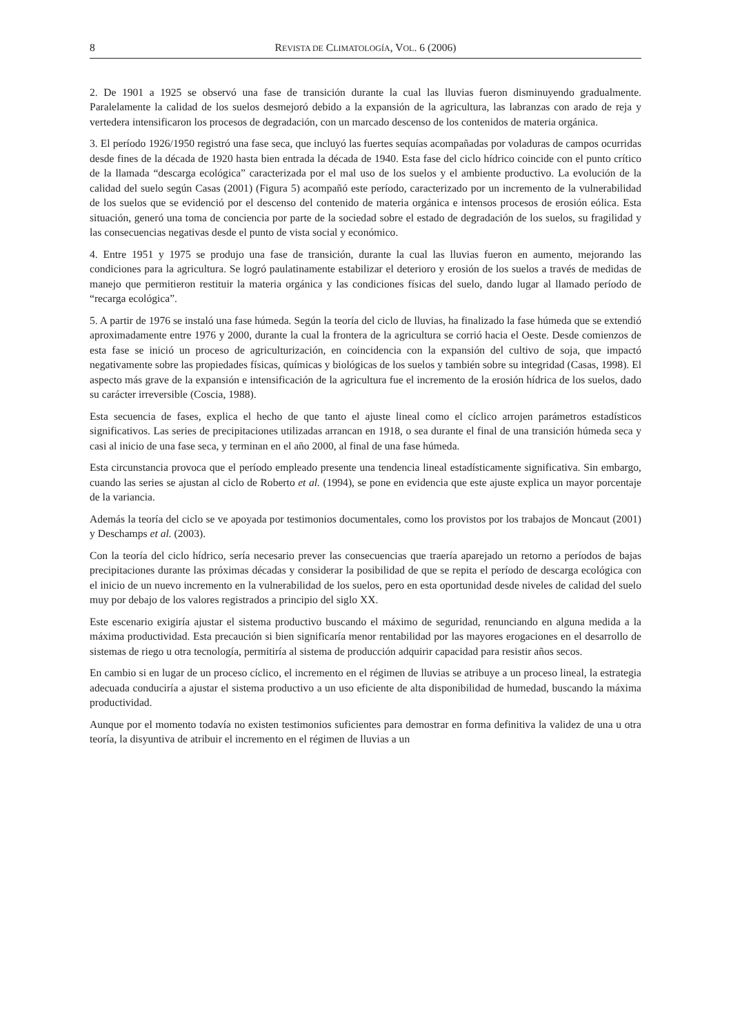8 REVISTA DE CLIMATOLOGÍA, VOL. 6 (2006)
2. De 1901 a 1925 se observó una fase de transición durante la cual las lluvias fueron disminuyendo gradualmente. Paralelamente la calidad de los suelos desmejoró debido a la expansión de la agricultura, las labranzas con arado de reja y vertedera intensificaron los procesos de degradación, con un marcado descenso de los contenidos de materia orgánica.
3. El período 1926/1950 registró una fase seca, que incluyó las fuertes sequías acompañadas por voladuras de campos ocurridas desde fines de la década de 1920 hasta bien entrada la década de 1940. Esta fase del ciclo hídrico coincide con el punto crítico de la llamada “descarga ecológica” caracterizada por el mal uso de los suelos y el ambiente productivo. La evolución de la calidad del suelo según Casas (2001) (Figura 5) acompañó este período, caracterizado por un incremento de la vulnerabilidad de los suelos que se evidenció por el descenso del contenido de materia orgánica e intensos procesos de erosión eólica. Esta situación, generó una toma de conciencia por parte de la sociedad sobre el estado de degradación de los suelos, su fragilidad y las consecuencias negativas desde el punto de vista social y económico.
4. Entre 1951 y 1975 se produjo una fase de transición, durante la cual las lluvias fueron en aumento, mejorando las condiciones para la agricultura. Se logró paulatinamente estabilizar el deterioro y erosión de los suelos a través de medidas de manejo que permitieron restituir la materia orgánica y las condiciones físicas del suelo, dando lugar al llamado período de “recarga ecológica”.
5. A partir de 1976 se instaló una fase húmeda. Según la teoría del ciclo de lluvias, ha finalizado la fase húmeda que se extendió aproximadamente entre 1976 y 2000, durante la cual la frontera de la agricultura se corrió hacia el Oeste. Desde comienzos de esta fase se inició un proceso de agriculturización, en coincidencia con la expansión del cultivo de soja, que impactó negativamente sobre las propiedades físicas, químicas y biológicas de los suelos y también sobre su integridad (Casas, 1998). El aspecto más grave de la expansión e intensificación de la agricultura fue el incremento de la erosión hídrica de los suelos, dado su carácter irreversible (Coscia, 1988).
Esta secuencia de fases, explica el hecho de que tanto el ajuste lineal como el cíclico arrojen parámetros estadísticos significativos. Las series de precipitaciones utilizadas arrancan en 1918, o sea durante el final de una transición húmeda seca y casi al inicio de una fase seca, y terminan en el año 2000, al final de una fase húmeda.
Esta circunstancia provoca que el período empleado presente una tendencia lineal estadísticamente significativa. Sin embargo, cuando las series se ajustan al ciclo de Roberto et al. (1994), se pone en evidencia que este ajuste explica un mayor porcentaje de la variancia.
Además la teoría del ciclo se ve apoyada por testimonios documentales, como los provistos por los trabajos de Moncaut (2001) y Deschamps et al. (2003).
Con la teoría del ciclo hídrico, sería necesario prever las consecuencias que traería aparejado un retorno a períodos de bajas precipitaciones durante las próximas décadas y considerar la posibilidad de que se repita el período de descarga ecológica con el inicio de un nuevo incremento en la vulnerabilidad de los suelos, pero en esta oportunidad desde niveles de calidad del suelo muy por debajo de los valores registrados a principio del siglo XX.
Este escenario exigiría ajustar el sistema productivo buscando el máximo de seguridad, renunciando en alguna medida a la máxima productividad. Esta precaución si bien significaría menor rentabilidad por las mayores erogaciones en el desarrollo de sistemas de riego u otra tecnología, permitiría al sistema de producción adquirir capacidad para resistir años secos.
En cambio si en lugar de un proceso cíclico, el incremento en el régimen de lluvias se atribuye a un proceso lineal, la estrategia adecuada conduciría a ajustar el sistema productivo a un uso eficiente de alta disponibilidad de humedad, buscando la máxima productividad.
Aunque por el momento todavía no existen testimonios suficientes para demostrar en forma definitiva la validez de una u otra teoría, la disyuntiva de atribuir el incremento en el régimen de lluvias a un